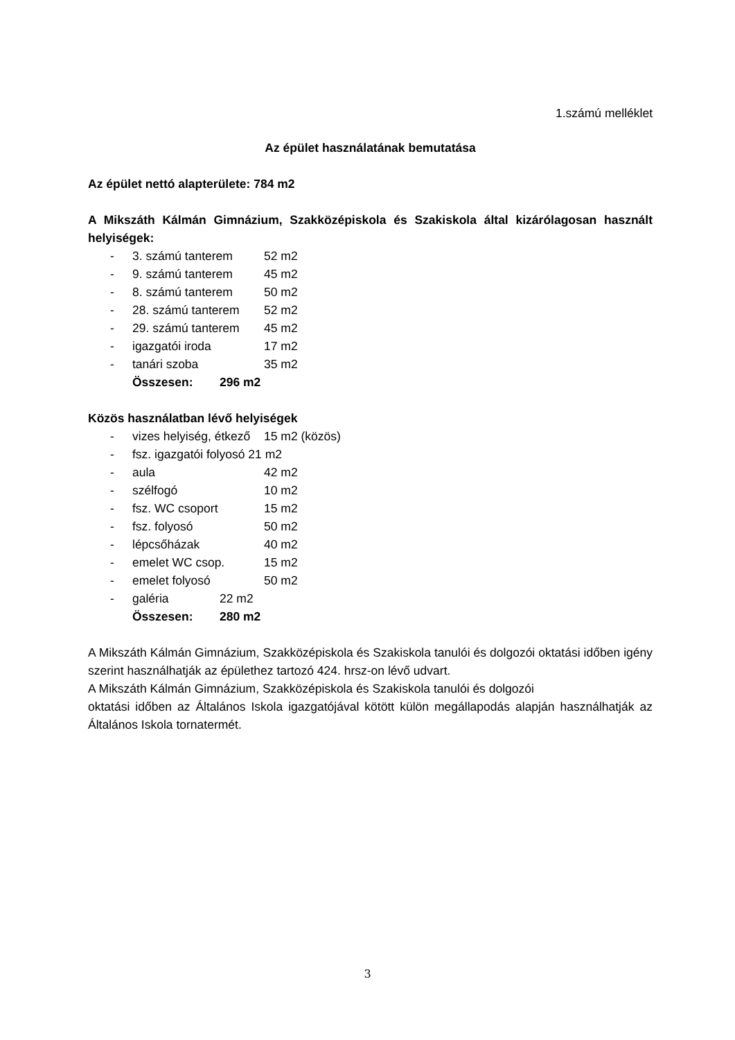1.számú melléklet
Az épület használatának bemutatása
Az épület nettó alapterülete: 784 m2
A Mikszáth Kálmán Gimnázium, Szakközépiskola és Szakiskola által kizárólagosan használt helyiségek:
- 3. számú tanterem 52 m2
- 9. számú tanterem 45 m2
- 8. számú tanterem 50 m2
- 28. számú tanterem 52 m2
- 29. számú tanterem 45 m2
- igazgatói iroda 17 m2
- tanári szoba 35 m2
Összesen: 296 m2
Közös használatban lévő helyiségek
- vizes helyiség, étkező 15 m2 (közös)
- fsz. igazgatói folyosó 21 m2
- aula 42 m2
- szélfogó 10 m2
- fsz. WC csoport 15 m2
- fsz. folyosó 50 m2
- lépcsőházak 40 m2
- emelet WC csop. 15 m2
- emelet folyosó 50 m2
- galéria 22 m2
Összesen: 280 m2
A Mikszáth Kálmán Gimnázium, Szakközépiskola és Szakiskola tanulói és dolgozói oktatási időben igény szerint használhatják az épülethez tartozó 424. hrsz-on lévő udvart.
A Mikszáth Kálmán Gimnázium, Szakközépiskola és Szakiskola tanulói és dolgozói
oktatási időben az Általános Iskola igazgatójával kötött külön megállapodás alapján használhatják az Általános Iskola tornatermét.
3